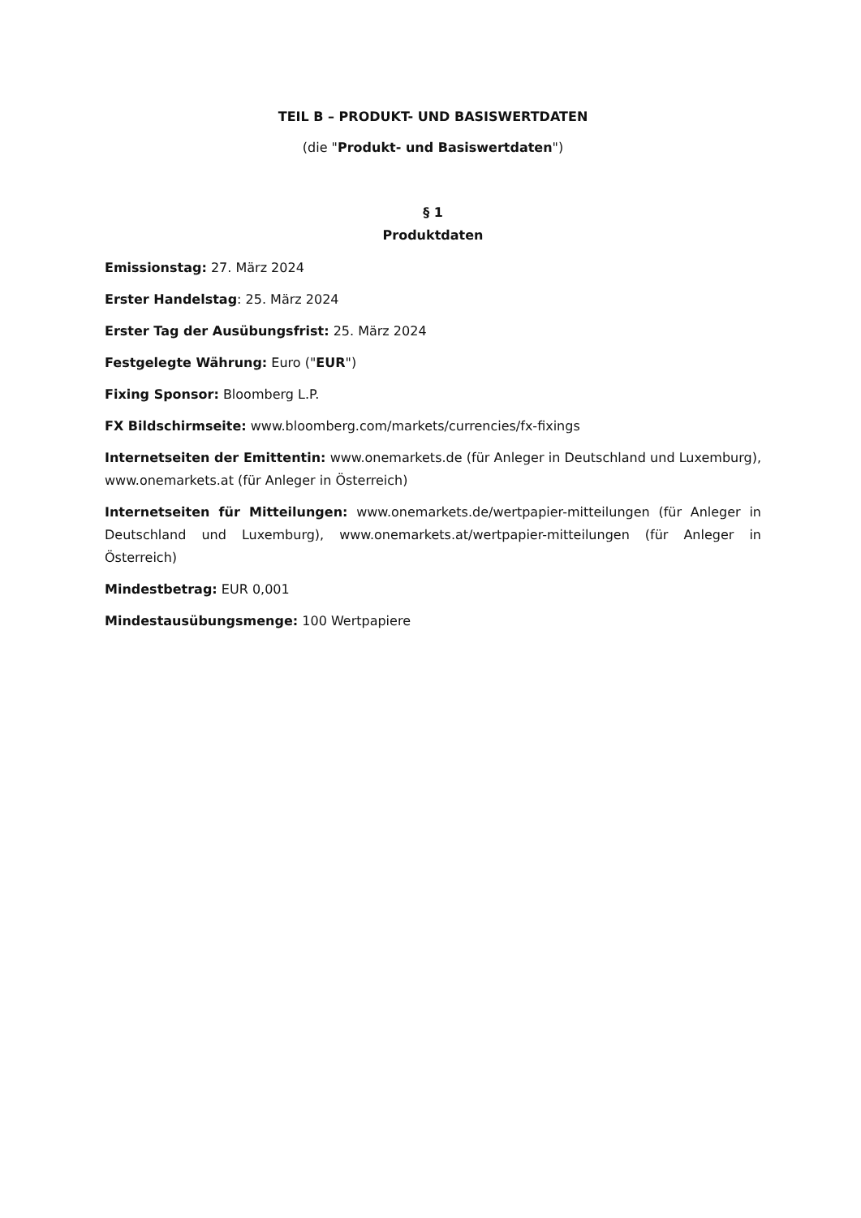TEIL B – PRODUKT- UND BASISWERTDATEN
(die "Produkt- und Basiswertdaten")
§ 1
Produktdaten
Emissionstag: 27. März 2024
Erster Handelstag: 25. März 2024
Erster Tag der Ausübungsfrist: 25. März 2024
Festgelegte Währung: Euro ("EUR")
Fixing Sponsor: Bloomberg L.P.
FX Bildschirmseite: www.bloomberg.com/markets/currencies/fx-fixings
Internetseiten der Emittentin: www.onemarkets.de (für Anleger in Deutschland und Luxemburg), www.onemarkets.at (für Anleger in Österreich)
Internetseiten für Mitteilungen: www.onemarkets.de/wertpapier-mitteilungen (für Anleger in Deutschland und Luxemburg), www.onemarkets.at/wertpapier-mitteilungen (für Anleger in Österreich)
Mindestbetrag: EUR 0,001
Mindestausübungsmenge: 100 Wertpapiere